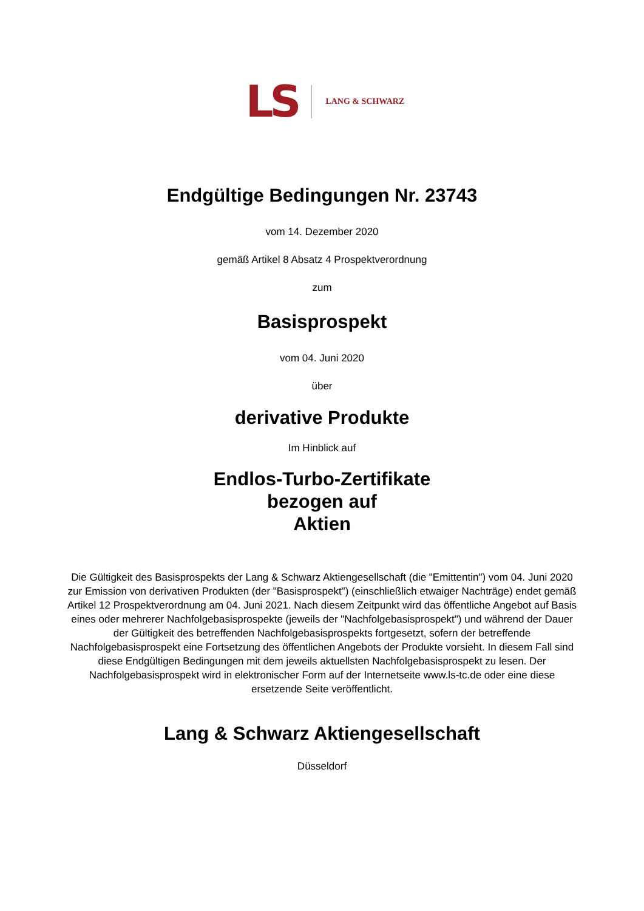LS LANG & SCHWARZ
Endgültige Bedingungen Nr. 23743
vom 14. Dezember 2020
gemäß Artikel 8 Absatz 4 Prospektverordnung
zum
Basisprospekt
vom 04. Juni 2020
über
derivative Produkte
Im Hinblick auf
Endlos-Turbo-Zertifikate
bezogen auf
Aktien
Die Gültigkeit des Basisprospekts der Lang & Schwarz Aktiengesellschaft (die "Emittentin") vom 04. Juni 2020 zur Emission von derivativen Produkten (der "Basisprospekt") (einschließlich etwaiger Nachträge) endet gemäß Artikel 12 Prospektverordnung am 04. Juni 2021. Nach diesem Zeitpunkt wird das öffentliche Angebot auf Basis eines oder mehrerer Nachfolgebasisprospekte (jeweils der "Nachfolgebasisprospekt") und während der Dauer der Gültigkeit des betreffenden Nachfolgebasisprospekts fortgesetzt, sofern der betreffende Nachfolgebasisprospekt eine Fortsetzung des öffentlichen Angebots der Produkte vorsieht. In diesem Fall sind diese Endgültigen Bedingungen mit dem jeweils aktuellsten Nachfolgebasisprospekt zu lesen. Der Nachfolgebasisprospekt wird in elektronischer Form auf der Internetseite www.ls-tc.de oder eine diese ersetzende Seite veröffentlicht.
Lang & Schwarz Aktiengesellschaft
Düsseldorf